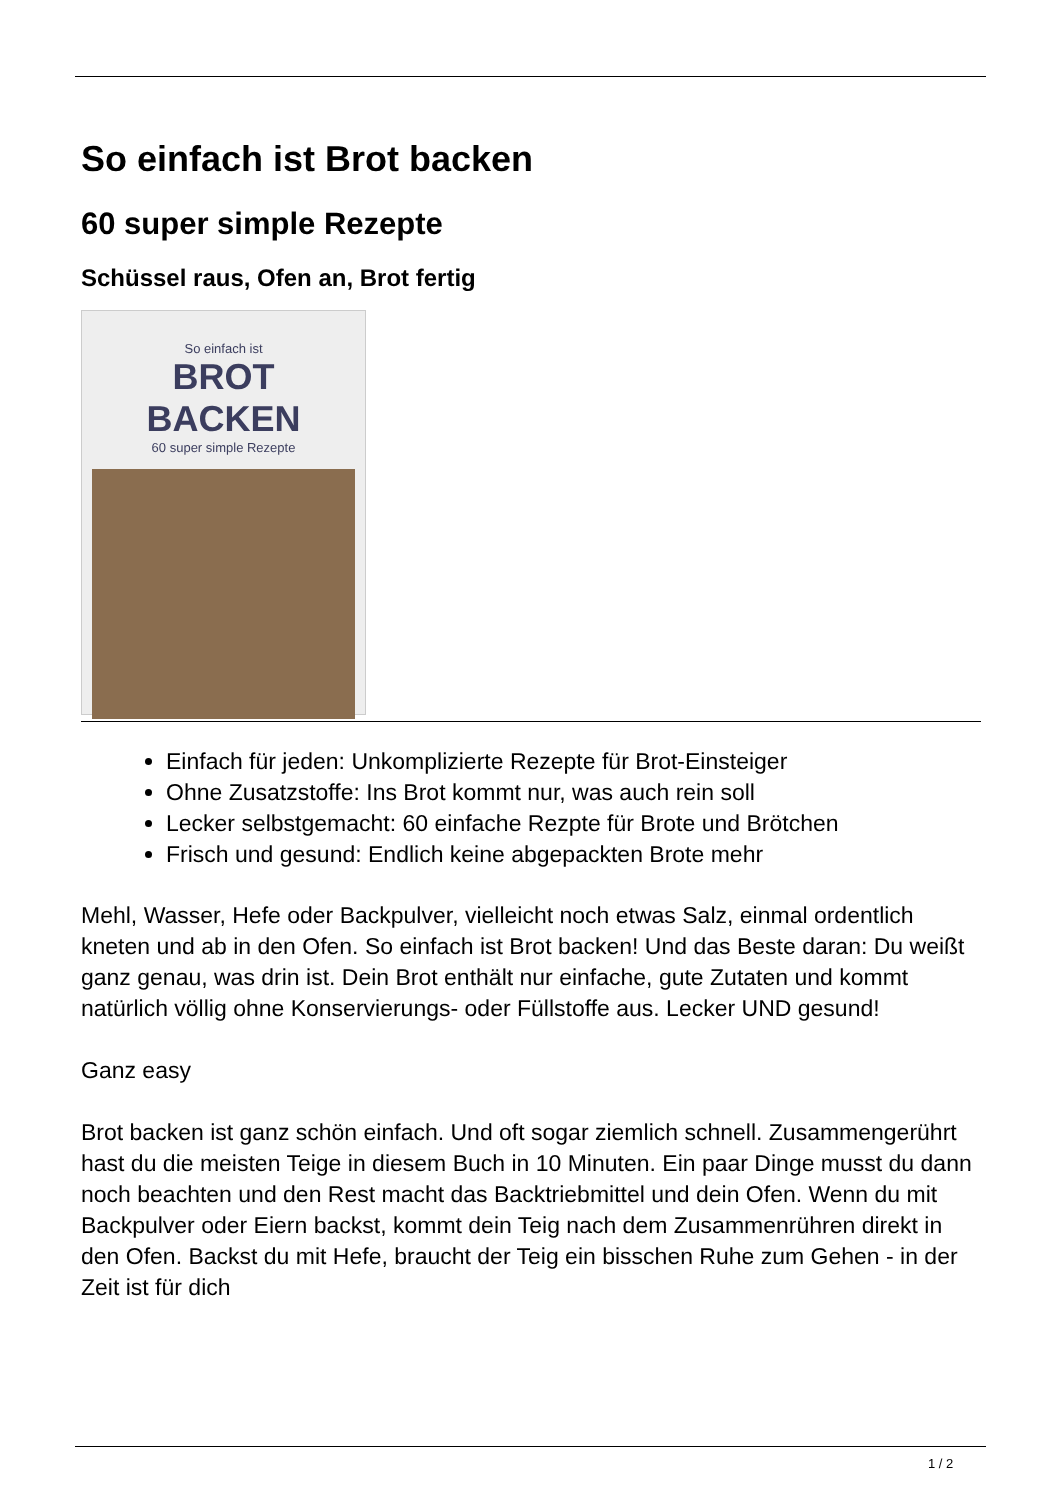So einfach ist Brot backen
60 super simple Rezepte
Schüssel raus, Ofen an, Brot fertig
So einfach ist
BROT BACKEN
60 super simple Rezepte
Einfach für jeden: Unkomplizierte Rezepte für Brot-Einsteiger
Ohne Zusatzstoffe: Ins Brot kommt nur, was auch rein soll
Lecker selbstgemacht: 60 einfache Rezpte für Brote und Brötchen
Frisch und gesund: Endlich keine abgepackten Brote mehr
Mehl, Wasser, Hefe oder Backpulver, vielleicht noch etwas Salz, einmal ordentlich kneten und ab in den Ofen. So einfach ist Brot backen! Und das Beste daran: Du weißt ganz genau, was drin ist. Dein Brot enthält nur einfache, gute Zutaten und kommt natürlich völlig ohne Konservierungs- oder Füllstoffe aus. Lecker UND gesund!
Ganz easy
Brot backen ist ganz schön einfach. Und oft sogar ziemlich schnell. Zusammengerührt hast du die meisten Teige in diesem Buch in 10 Minuten. Ein paar Dinge musst du dann noch beachten und den Rest macht das Backtriebmittel und dein Ofen. Wenn du mit Backpulver oder Eiern backst, kommt dein Teig nach dem Zusammenrühren direkt in den Ofen. Backst du mit Hefe, braucht der Teig ein bisschen Ruhe zum Gehen - in der Zeit ist für dich
1 / 2